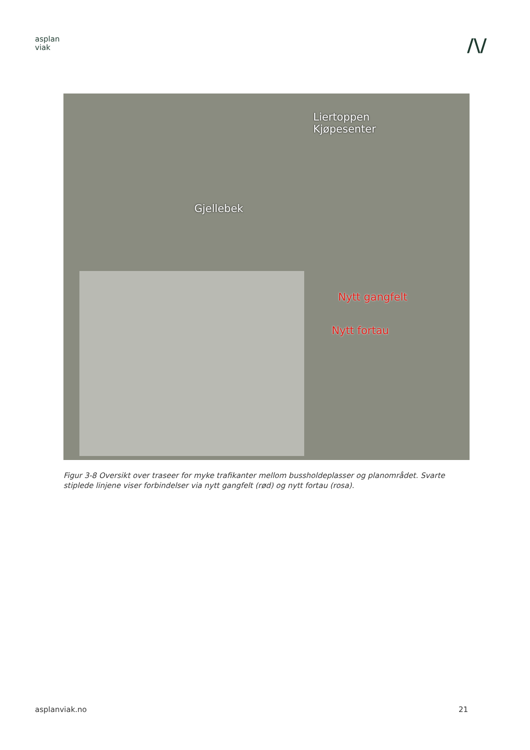asplan
viak
/\/
Liertoppen
Kjøpesenter
Gjellebek
Nytt gangfelt
Nytt fortau
Figur 3-8 Oversikt over traseer for myke trafikanter mellom bussholdeplasser og planområdet. Svarte stiplede linjene viser forbindelser via nytt gangfelt (rød) og nytt fortau (rosa).
asplanviak.no 21